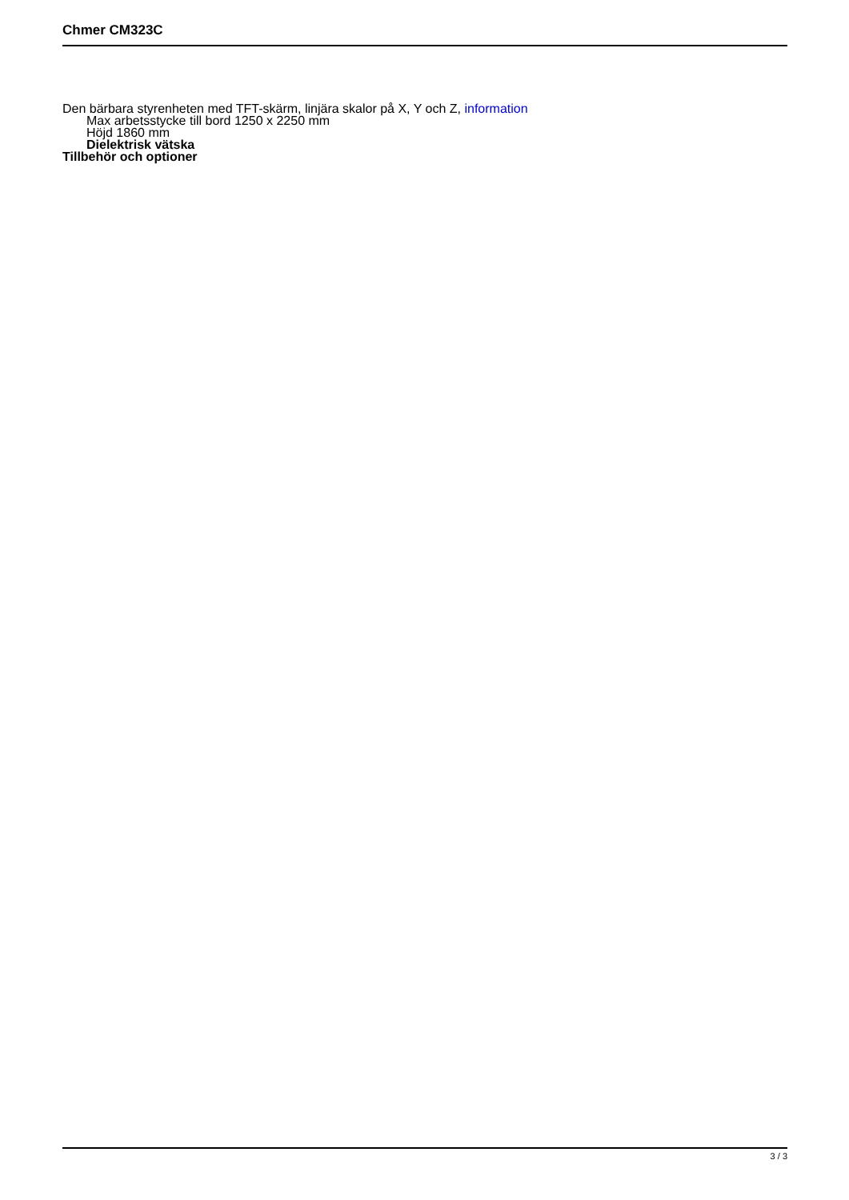Chmer CM323C
Den bärbara styrenheten med TFT-skärm, linjära skalor på X, Y och Z, information
Max arbetsstycke till bord 1250 x 2250 mm
Höjd 1860 mm
Dielektrisk vätska
Tillbehör och optioner
3 / 3